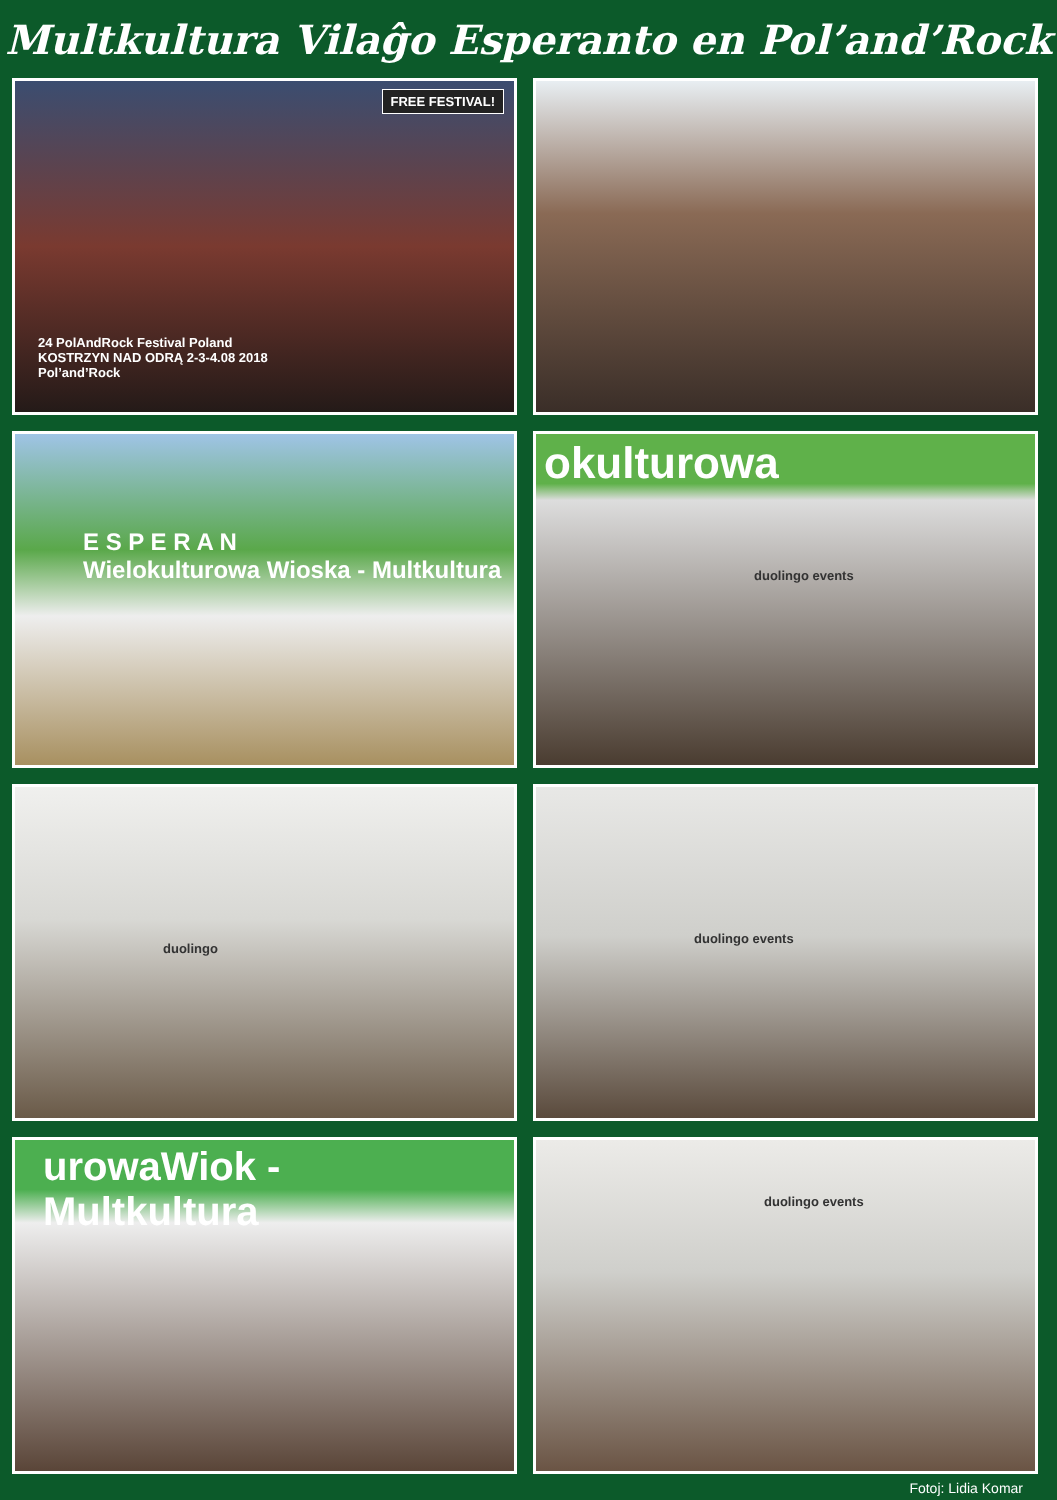Multkultura Vilaĝo Esperanto en Pol’and’Rock
FREE FESTIVAL!
24 PolAndRock Festival Poland
KOSTRZYN NAD ODRĄ 2-3-4.08 2018
Pol’and’Rock
E S P E R A N
Wielokulturowa Wioska - Multkultura
okulturowa
duolingo events
duolingo
duolingo events
urowaWiok - Multkultura
duolingo events
Fotoj: Lidia Komar